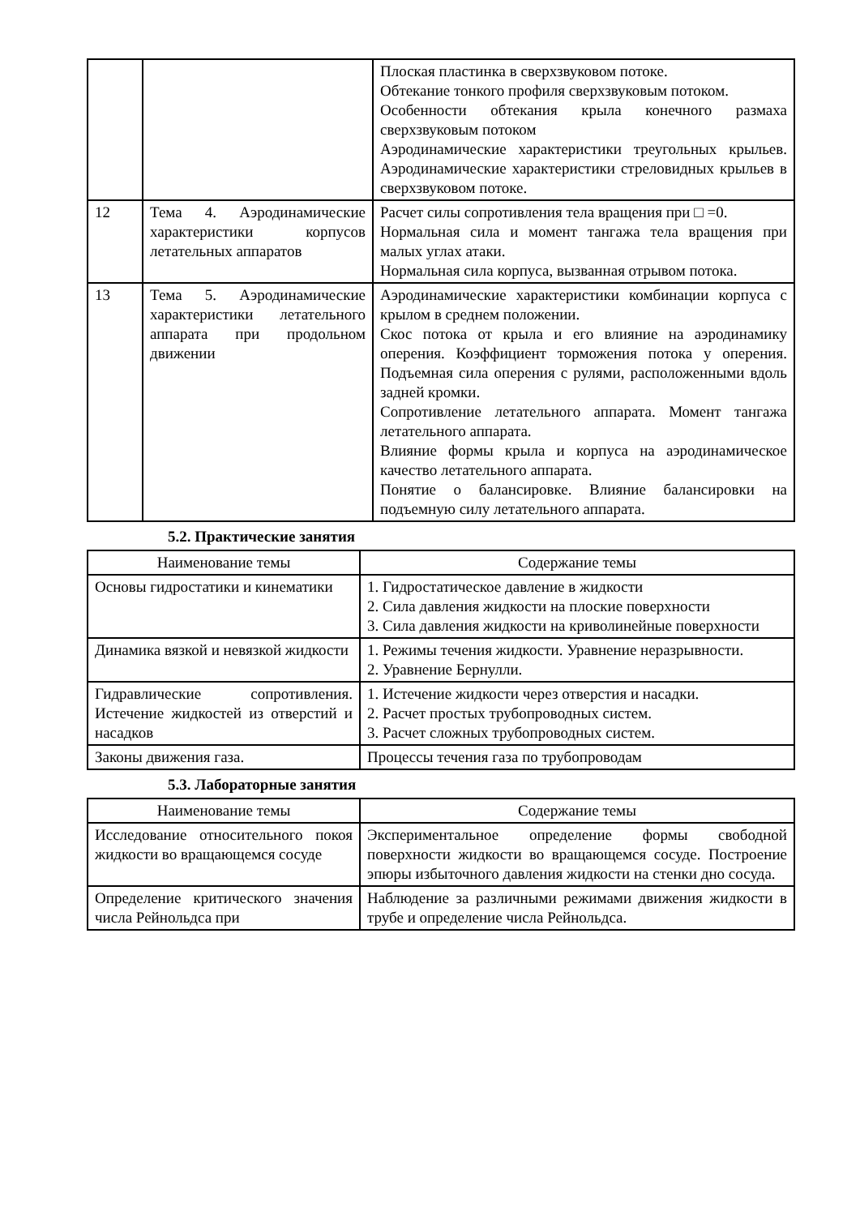| | | Плоская пластинка в сверхзвуковом потоке. Обтекание тонкого профиля сверхзвуковым потоком. Особенности обтекания крыла конечного размаха сверхзвуковым потоком Аэродинамические характеристики треугольных крыльев. Аэродинамические характеристики стреловидных крыльев в сверхзвуковом потоке. |
| 12 | Тема 4. Аэродинамические характеристики корпусов летательных аппаратов | Расчет силы сопротивления тела вращения при □ =0. Нормальная сила и момент тангажа тела вращения при малых углах атаки. Нормальная сила корпуса, вызванная отрывом потока. |
| 13 | Тема 5. Аэродинамические характеристики летательного аппарата при продольном движении | Аэродинамические характеристики комбинации корпуса с крылом в среднем положении. Скос потока от крыла и его влияние на аэродинамику оперения. Коэффициент торможения потока у оперения. Подъемная сила оперения с рулями, расположенными вдоль задней кромки. Сопротивление летательного аппарата. Момент тангажа летательного аппарата. Влияние формы крыла и корпуса на аэродинамическое качество летательного аппарата. Понятие о балансировке. Влияние балансировки на подъемную силу летательного аппарата. |
5.2. Практические занятия
| Наименование темы | Содержание темы |
| --- | --- |
| Основы гидростатики и кинематики | 1. Гидростатическое давление в жидкости 2. Сила давления жидкости на плоские поверхности 3. Сила давления жидкости на криволинейные поверхности |
| Динамика вязкой и невязкой жидкости | 1. Режимы течения жидкости. Уравнение неразрывности. 2. Уравнение Бернулли. |
| Гидравлические сопротивления. Истечение жидкостей из отверстий и насадков | 1. Истечение жидкости через отверстия и насадки. 2. Расчет простых трубопроводных систем. 3. Расчет сложных трубопроводных систем. |
| Законы движения газа. | Процессы течения газа по трубопроводам |
5.3. Лабораторные занятия
| Наименование темы | Содержание темы |
| --- | --- |
| Исследование относительного покоя жидкости во вращающемся сосуде | Экспериментальное определение формы свободной поверхности жидкости во вращающемся сосуде. Построение эпюры избыточного давления жидкости на стенки дно сосуда. |
| Определение критического значения числа Рейнольдса при | Наблюдение за различными режимами движения жидкости в трубе и определение числа Рейнольдса. |